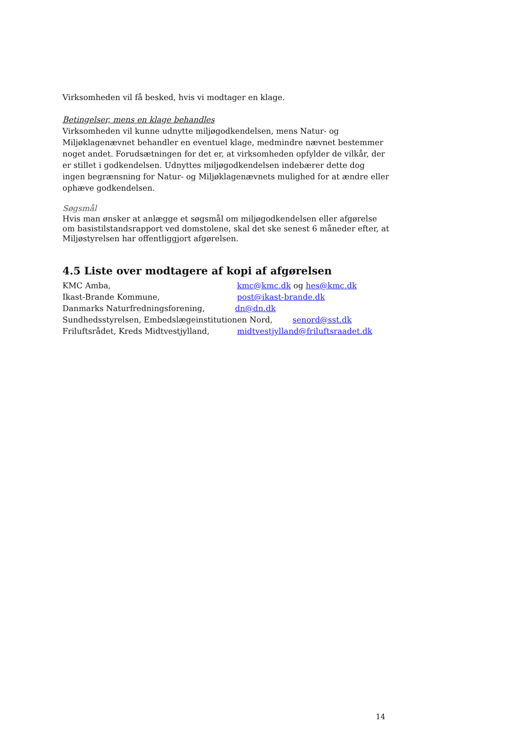Virksomheden vil få besked, hvis vi modtager en klage.
Betingelser, mens en klage behandles
Virksomheden vil kunne udnytte miljøgodkendelsen, mens Natur- og Miljøklagenævnet behandler en eventuel klage, medmindre nævnet bestemmer noget andet. Forudsætningen for det er, at virksomheden opfylder de vilkår, der er stillet i godkendelsen. Udnyttes miljøgodkendelsen indebærer dette dog ingen begrænsning for Natur- og Miljøklagenævnets mulighed for at ændre eller ophæve godkendelsen.
Søgsmål
Hvis man ønsker at anlægge et søgsmål om miljøgodkendelsen eller afgørelse om basistilstandsrapport ved domstolene, skal det ske senest 6 måneder efter, at Miljøstyrelsen har offentliggjort afgørelsen.
4.5 Liste over modtagere af kopi af afgørelsen
KMC Amba, kmc@kmc.dk og hes@kmc.dk
Ikast-Brande Kommune, post@ikast-brande.dk
Danmarks Naturfredningsforening, dn@dn.dk
Sundhedsstyrelsen, Embedslægeinstitutionen Nord, senord@sst.dk
Friluftsrådet, Kreds Midtvestjylland, midtvestjylland@friluftsraadet.dk
14